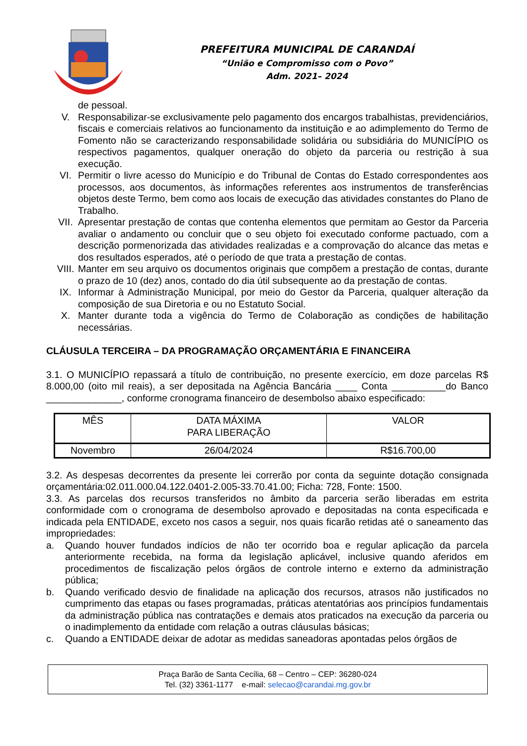PREFEITURA MUNICIPAL DE CARANDAÍ
“União e Compromisso com o Povo”
Adm. 2021– 2024
de pessoal.
V. Responsabilizar-se exclusivamente pelo pagamento dos encargos trabalhistas, previdenciários, fiscais e comerciais relativos ao funcionamento da instituição e ao adimplemento do Termo de Fomento não se caracterizando responsabilidade solidária ou subsidiária do MUNICÍPIO os respectivos pagamentos, qualquer oneração do objeto da parceria ou restrição à sua execução.
VI. Permitir o livre acesso do Município e do Tribunal de Contas do Estado correspondentes aos processos, aos documentos, às informações referentes aos instrumentos de transferências objetos deste Termo, bem como aos locais de execução das atividades constantes do Plano de Trabalho.
VII. Apresentar prestação de contas que contenha elementos que permitam ao Gestor da Parceria avaliar o andamento ou concluir que o seu objeto foi executado conforme pactuado, com a descrição pormenorizada das atividades realizadas e a comprovação do alcance das metas e dos resultados esperados, até o período de que trata a prestação de contas.
VIII. Manter em seu arquivo os documentos originais que compõem a prestação de contas, durante o prazo de 10 (dez) anos, contado do dia útil subsequente ao da prestação de contas.
IX. Informar à Administração Municipal, por meio do Gestor da Parceria, qualquer alteração da composição de sua Diretoria e ou no Estatuto Social.
X. Manter durante toda a vigência do Termo de Colaboração as condições de habilitação necessárias.
CLÁUSULA TERCEIRA – DA PROGRAMAÇÃO ORÇAMENTÁRIA E FINANCEIRA
3.1. O MUNICÍPIO repassará a título de contribuição, no presente exercício, em doze parcelas R$ 8.000,00 (oito mil reais), a ser depositada na Agência Bancária ____ Conta __________do Banco ______________, conforme cronograma financeiro de desembolso abaixo especificado:
| MÊS | DATA MÁXIMA PARA LIBERAÇÃO | VALOR |
| Novembro | 26/04/2024 | R$16.700,00 |
3.2. As despesas decorrentes da presente lei correrão por conta da seguinte dotação consignada orçamentária:02.011.000.04.122.0401-2.005-33.70.41.00; Ficha: 728, Fonte: 1500.
3.3. As parcelas dos recursos transferidos no âmbito da parceria serão liberadas em estrita conformidade com o cronograma de desembolso aprovado e depositadas na conta especificada e indicada pela ENTIDADE, exceto nos casos a seguir, nos quais ficarão retidas até o saneamento das impropriedades:
a. Quando houver fundados indícios de não ter ocorrido boa e regular aplicação da parcela anteriormente recebida, na forma da legislação aplicável, inclusive quando aferidos em procedimentos de fiscalização pelos órgãos de controle interno e externo da administração pública;
b. Quando verificado desvio de finalidade na aplicação dos recursos, atrasos não justificados no cumprimento das etapas ou fases programadas, práticas atentatórias aos princípios fundamentais da administração pública nas contratações e demais atos praticados na execução da parceria ou o inadimplemento da entidade com relação a outras cláusulas básicas;
c. Quando a ENTIDADE deixar de adotar as medidas saneadoras apontadas pelos órgãos de
Praça Barão de Santa Cecília, 68 – Centro – CEP: 36280-024
Tel. (32) 3361-1177 e-mail: selecao@carandai.mg.gov.br